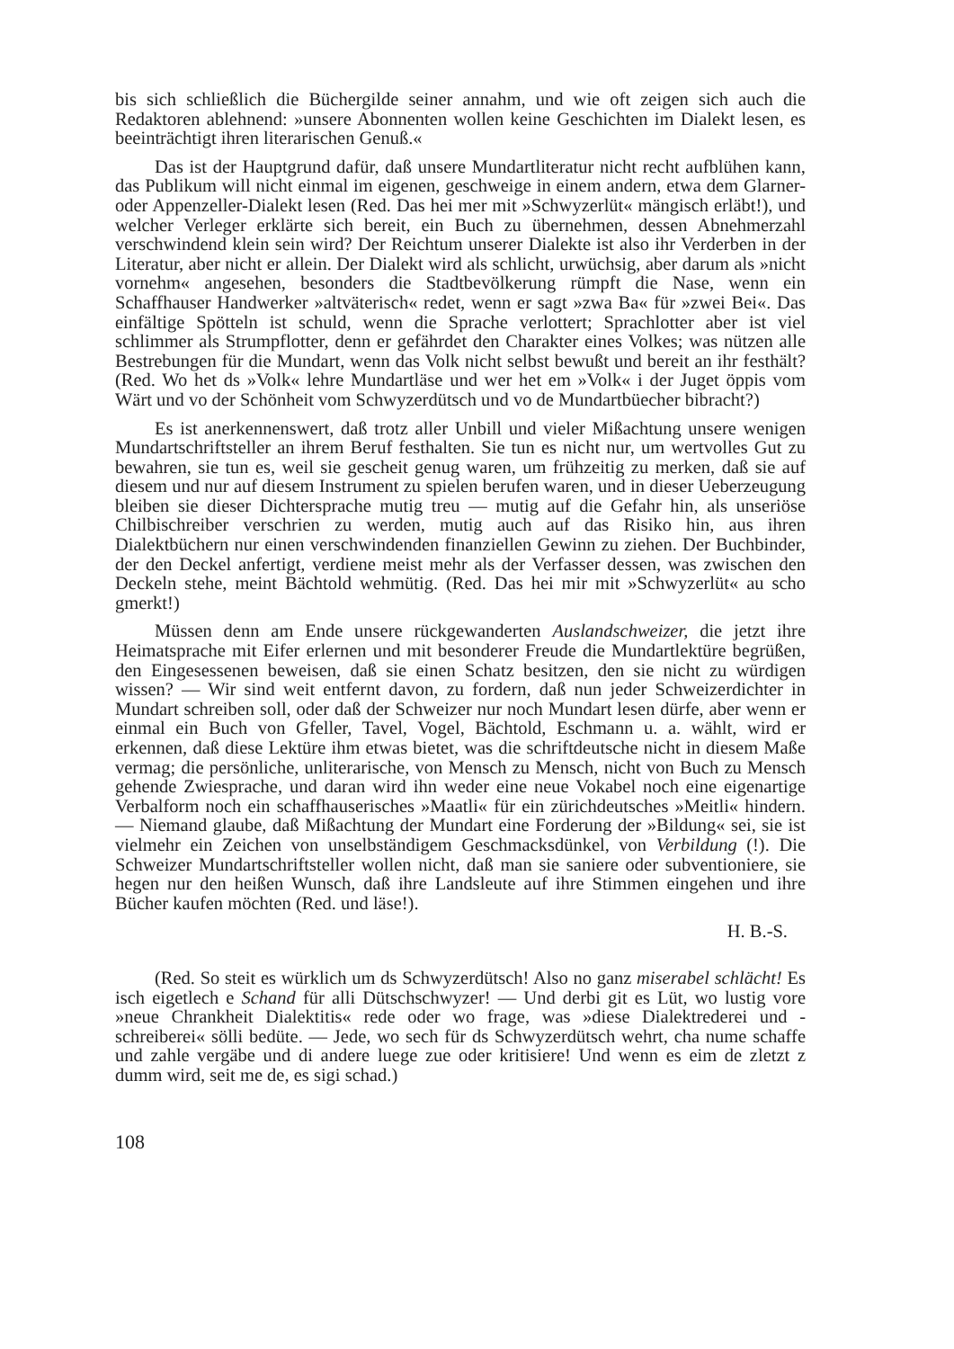bis sich schließlich die Büchergilde seiner annahm, und wie oft zeigen sich auch die Redaktoren ablehnend: »unsere Abonnenten wollen keine Geschichten im Dialekt lesen, es beeinträchtigt ihren literarischen Genuß.«
Das ist der Hauptgrund dafür, daß unsere Mundartliteratur nicht recht aufblühen kann, das Publikum will nicht einmal im eigenen, geschweige in einem andern, etwa dem Glarner- oder Appenzeller-Dialekt lesen (Red. Das hei mer mit »Schwyzerlüt« mängisch erläbt!), und welcher Verleger erklärte sich bereit, ein Buch zu übernehmen, dessen Abnehmerzahl verschwindend klein sein wird? Der Reichtum unserer Dialekte ist also ihr Verderben in der Literatur, aber nicht er allein. Der Dialekt wird als schlicht, urwüchsig, aber darum als »nicht vornehm« angesehen, besonders die Stadtbevölkerung rümpft die Nase, wenn ein Schaffhauser Handwerker »altväterisch« redet, wenn er sagt »zwa Ba« für »zwei Bei«. Das einfältige Spötteln ist schuld, wenn die Sprache verlottert; Sprachlotter aber ist viel schlimmer als Strumpflotter, denn er gefährdet den Charakter eines Volkes; was nützen alle Bestrebungen für die Mundart, wenn das Volk nicht selbst bewußt und bereit an ihr festhält? (Red. Wo het ds »Volk« lehre Mundartläse und wer het em »Volk« i der Juget öppis vom Wärt und vo der Schönheit vom Schwyzerdütsch und vo de Mundartbüecher bibracht?)
Es ist anerkennenswert, daß trotz aller Unbill und vieler Mißachtung unsere wenigen Mundartschriftsteller an ihrem Beruf festhalten. Sie tun es nicht nur, um wertvolles Gut zu bewahren, sie tun es, weil sie gescheit genug waren, um frühzeitig zu merken, daß sie auf diesem und nur auf diesem Instrument zu spielen berufen waren, und in dieser Ueberzeugung bleiben sie dieser Dichtersprache mutig treu — mutig auf die Gefahr hin, als unseriöse Chilbischreiber verschrien zu werden, mutig auch auf das Risiko hin, aus ihren Dialektbüchern nur einen verschwindenden finanziellen Gewinn zu ziehen. Der Buchbinder, der den Deckel anfertigt, verdiene meist mehr als der Verfasser dessen, was zwischen den Deckeln stehe, meint Bächtold wehmütig. (Red. Das hei mir mit »Schwyzerlüt« au scho gmerkt!)
Müssen denn am Ende unsere rückgewanderten Auslandschweizer, die jetzt ihre Heimatsprache mit Eifer erlernen und mit besonderer Freude die Mundartlektüre begrüßen, den Eingesessenen beweisen, daß sie einen Schatz besitzen, den sie nicht zu würdigen wissen? — Wir sind weit entfernt davon, zu fordern, daß nun jeder Schweizerdichter in Mundart schreiben soll, oder daß der Schweizer nur noch Mundart lesen dürfe, aber wenn er einmal ein Buch von Gfeller, Tavel, Vogel, Bächtold, Eschmann u. a. wählt, wird er erkennen, daß diese Lektüre ihm etwas bietet, was die schriftdeutsche nicht in diesem Maße vermag; die persönliche, unliterarische, von Mensch zu Mensch, nicht von Buch zu Mensch gehende Zwiesprache, und daran wird ihn weder eine neue Vokabel noch eine eigenartige Verbalform noch ein schaffhauserisches »Maatli« für ein zürichdeutsches »Meitli« hindern. — Niemand glaube, daß Mißachtung der Mundart eine Forderung der »Bildung« sei, sie ist vielmehr ein Zeichen von unselbständigem Geschmacksdünkel, von Verbildung (!). Die Schweizer Mundartschriftsteller wollen nicht, daß man sie saniere oder subventioniere, sie hegen nur den heißen Wunsch, daß ihre Landsleute auf ihre Stimmen eingehen und ihre Bücher kaufen möchten (Red. und läse!).
H. B.-S.
(Red. So steit es würklich um ds Schwyzerdütsch! Also no ganz miserabel schlächt! Es isch eigetlech e Schand für alli Dütschschwyzer! — Und derbi git es Lüt, wo lustig vore »neue Chrankheit Dialektitis« rede oder wo frage, was »diese Dialektrederei und -schreiberei« sölli bedüte. — Jede, wo sech für ds Schwyzerdütsch wehrt, cha nume schaffe und zahle vergäbe und di andere luege zue oder kritisiere! Und wenn es eim de zletzt z dumm wird, seit me de, es sigi schad.)
108